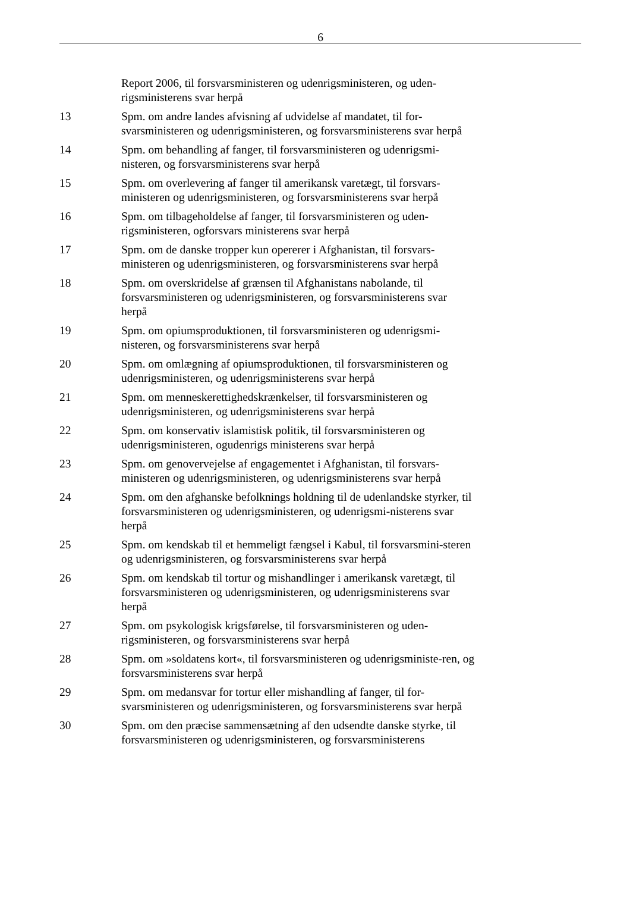6
Report 2006, til forsvarsministeren og udenrigsministeren, og uden-rigsministerens svar herpå
13 Spm. om andre landes afvisning af udvidelse af mandatet, til for-svarsministeren og udenrigsministeren, og forsvarsministerens svar herpå
14 Spm. om behandling af fanger, til forsvarsministeren og udenrigsmi-nisteren, og forsvarsministerens svar herpå
15 Spm. om overlevering af fanger til amerikansk varetægt, til forsvars-ministeren og udenrigsministeren, og forsvarsministerens svar herpå
16 Spm. om tilbageholdelse af fanger, til forsvarsministeren og uden-rigsministeren, ogforsvars ministerens svar herpå
17 Spm. om de danske tropper kun opererer i Afghanistan, til forsvars-ministeren og udenrigsministeren, og forsvarsministerens svar herpå
18 Spm. om overskridelse af grænsen til Afghanistans nabolande, til forsvarsministeren og udenrigsministeren, og forsvarsministerens svar herpå
19 Spm. om opiumsproduktionen, til forsvarsministeren og udenrigsmi-nisteren, og forsvarsministerens svar herpå
20 Spm. om omlægning af opiumsproduktionen, til forsvarsministeren og udenrigsministeren, og udenrigsministerens svar herpå
21 Spm. om menneskerettighedskrænkelser, til forsvarsministeren og udenrigsministeren, og udenrigsministerens svar herpå
22 Spm. om konservativ islamistisk politik, til forsvarsministeren og udenrigsministeren, ogudenrigs ministerens svar herpå
23 Spm. om genovervejelse af engagementet i Afghanistan, til forsvars-ministeren og udenrigsministeren, og udenrigsministerens svar herpå
24 Spm. om den afghanske befolknings holdning til de udenlandske styrker, til forsvarsministeren og udenrigsministeren, og udenrigsmi-nisterens svar herpå
25 Spm. om kendskab til et hemmeligt fængsel i Kabul, til forsvarsmini-steren og udenrigsministeren, og forsvarsministerens svar herpå
26 Spm. om kendskab til tortur og mishandlinger i amerikansk varetægt, til forsvarsministeren og udenrigsministeren, og udenrigsministerens svar herpå
27 Spm. om psykologisk krigsførelse, til forsvarsministeren og uden-rigsministeren, og forsvarsministerens svar herpå
28 Spm. om »soldatens kort«, til forsvarsministeren og udenrigsministe-ren, og forsvarsministerens svar herpå
29 Spm. om medansvar for tortur eller mishandling af fanger, til for-svarsministeren og udenrigsministeren, og forsvarsministerens svar herpå
30 Spm. om den præcise sammensætning af den udsendte danske styrke, til forsvarsministeren og udenrigsministeren, og forsvarsministerens